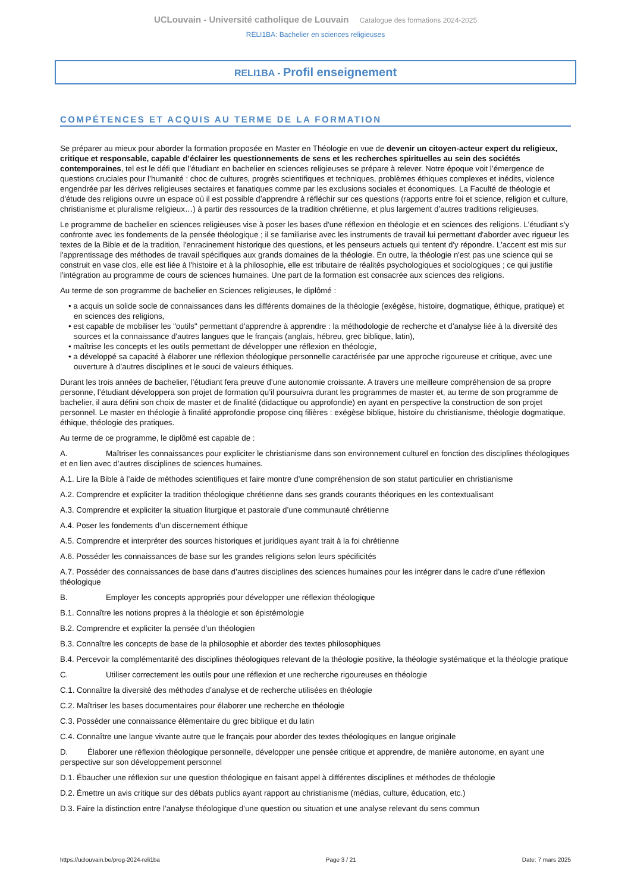UCLouvain - Université catholique de Louvain Catalogue des formations 2024-2025
RELI1BA: Bachelier en sciences religieuses
RELI1BA - Profil enseignement
COMPÉTENCES ET ACQUIS AU TERME DE LA FORMATION
Se préparer au mieux pour aborder la formation proposée en Master en Théologie en vue de devenir un citoyen-acteur expert du religieux, critique et responsable, capable d’éclairer les questionnements de sens et les recherches spirituelles au sein des sociétés contemporaines, tel est le défi que l’étudiant en bachelier en sciences religieuses se prépare à relever. Notre époque voit l’émergence de questions cruciales pour l’humanité : choc de cultures, progrès scientifiques et techniques, problèmes éthiques complexes et inédits, violence engendrée par les dérives religieuses sectaires et fanatiques comme par les exclusions sociales et économiques. La Faculté de théologie et d'étude des religions ouvre un espace où il est possible d’apprendre à réfléchir sur ces questions (rapports entre foi et science, religion et culture, christianisme et pluralisme religieux…) à partir des ressources de la tradition chrétienne, et plus largement d’autres traditions religieuses.
Le programme de bachelier en sciences religieuses vise à poser les bases d'une réflexion en théologie et en sciences des religions. L'étudiant s'y confronte avec les fondements de la pensée théologique ; il se familiarise avec les instruments de travail lui permettant d'aborder avec rigueur les textes de la Bible et de la tradition, l'enracinement historique des questions, et les penseurs actuels qui tentent d'y répondre. L'accent est mis sur l'apprentissage des méthodes de travail spécifiques aux grands domaines de la théologie. En outre, la théologie n'est pas une science qui se construit en vase clos, elle est liée à l'histoire et à la philosophie, elle est tributaire de réalités psychologiques et sociologiques ; ce qui justifie l'intégration au programme de cours de sciences humaines. Une part de la formation est consacrée aux sciences des religions.
Au terme de son programme de bachelier en Sciences religieuses, le diplômé :
• a acquis un solide socle de connaissances dans les différents domaines de la théologie (exégèse, histoire, dogmatique, éthique, pratique) et en sciences des religions,
• est capable de mobiliser les "outils" permettant d'apprendre à apprendre : la méthodologie de recherche et d’analyse liée à la diversité des sources et la connaissance d'autres langues que le français (anglais, hébreu, grec biblique, latin),
• maîtrise les concepts et les outils permettant de développer une réflexion en théologie,
• a développé sa capacité à élaborer une réflexion théologique personnelle caractérisée par une approche rigoureuse et critique, avec une ouverture à d’autres disciplines et le souci de valeurs éthiques.
Durant les trois années de bachelier, l’étudiant fera preuve d’une autonomie croissante. A travers une meilleure compréhension de sa propre personne, l’étudiant développera son projet de formation qu’il poursuivra durant les programmes de master et, au terme de son programme de bachelier, il aura défini son choix de master et de finalité (didactique ou approfondie) en ayant en perspective la construction de son projet personnel. Le master en théologie à finalité approfondie propose cinq filières : exégèse biblique, histoire du christianisme, théologie dogmatique, éthique, théologie des pratiques.
Au terme de ce programme, le diplômé est capable de :
A. Maîtriser les connaissances pour expliciter le christianisme dans son environnement culturel en fonction des disciplines théologiques et en lien avec d’autres disciplines de sciences humaines.
A.1. Lire la Bible à l’aide de méthodes scientifiques et faire montre d’une compréhension de son statut particulier en christianisme
A.2. Comprendre et expliciter la tradition théologique chrétienne dans ses grands courants théoriques en les contextualisant
A.3. Comprendre et expliciter la situation liturgique et pastorale d’une communauté chrétienne
A.4. Poser les fondements d’un discernement éthique
A.5. Comprendre et interpréter des sources historiques et juridiques ayant trait à la foi chrétienne
A.6. Posséder les connaissances de base sur les grandes religions selon leurs spécificités
A.7. Posséder des connaissances de base dans d’autres disciplines des sciences humaines pour les intégrer dans le cadre d’une réflexion théologique
B. Employer les concepts appropriés pour développer une réflexion théologique
B.1. Connaître les notions propres à la théologie et son épistémologie
B.2. Comprendre et expliciter la pensée d’un théologien
B.3. Connaître les concepts de base de la philosophie et aborder des textes philosophiques
B.4. Percevoir la complémentarité des disciplines théologiques relevant de la théologie positive, la théologie systématique et la théologie pratique
C. Utiliser correctement les outils pour une réflexion et une recherche rigoureuses en théologie
C.1. Connaître la diversité des méthodes d’analyse et de recherche utilisées en théologie
C.2. Maîtriser les bases documentaires pour élaborer une recherche en théologie
C.3. Posséder une connaissance élémentaire du grec biblique et du latin
C.4. Connaître une langue vivante autre que le français pour aborder des textes théologiques en langue originale
D. Élaborer une réflexion théologique personnelle, développer une pensée critique et apprendre, de manière autonome, en ayant une perspective sur son développement personnel
D.1. Ébaucher une réflexion sur une question théologique en faisant appel à différentes disciplines et méthodes de théologie
D.2. Émettre un avis critique sur des débats publics ayant rapport au christianisme (médias, culture, éducation, etc.)
D.3. Faire la distinction entre l’analyse théologique d’une question ou situation et une analyse relevant du sens commun
https://uclouvain.be/prog-2024-reli1ba Page 3 / 21 Date: 7 mars 2025